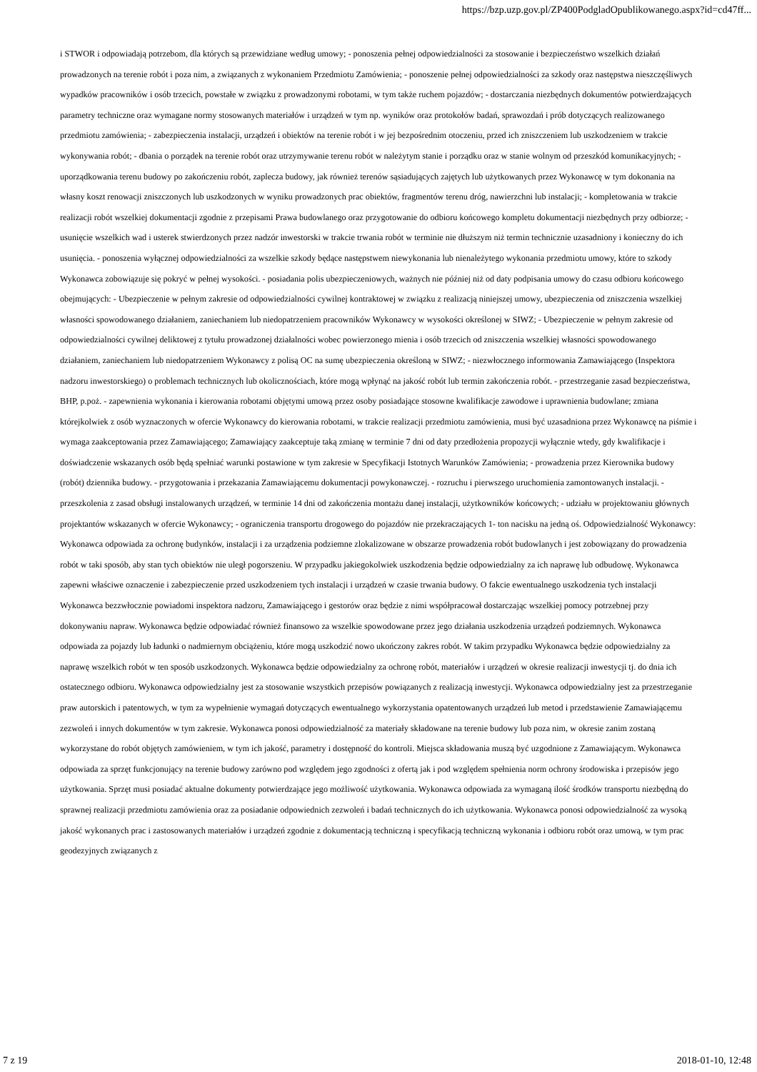https://bzp.uzp.gov.pl/ZP400PodgladOpublikowanego.aspx?id=cd47ff...
i STWOR i odpowiadają potrzebom, dla których są przewidziane według umowy; - ponoszenia pełnej odpowiedzialności za stosowanie i bezpieczeństwo wszelkich działań prowadzonych na terenie robót i poza nim, a związanych z wykonaniem Przedmiotu Zamówienia; - ponoszenie pełnej odpowiedzialności za szkody oraz następstwa nieszczęśliwych wypadków pracowników i osób trzecich, powstałe w związku z prowadzonymi robotami, w tym także ruchem pojazdów; - dostarczania niezbędnych dokumentów potwierdzających parametry techniczne oraz wymagane normy stosowanych materiałów i urządzeń w tym np. wyników oraz protokołów badań, sprawozdań i prób dotyczących realizowanego przedmiotu zamówienia; - zabezpieczenia instalacji, urządzeń i obiektów na terenie robót i w jej bezpośrednim otoczeniu, przed ich zniszczeniem lub uszkodzeniem w trakcie wykonywania robót; - dbania o porządek na terenie robót oraz utrzymywanie terenu robót w należytym stanie i porządku oraz w stanie wolnym od przeszkód komunikacyjnych; - uporządkowania terenu budowy po zakończeniu robót, zaplecza budowy, jak również terenów sąsiadujących zajętych lub użytkowanych przez Wykonawcę w tym dokonania na własny koszt renowacji zniszczonych lub uszkodzonych w wyniku prowadzonych prac obiektów, fragmentów terenu dróg, nawierzchni lub instalacji; - kompletowania w trakcie realizacji robót wszelkiej dokumentacji zgodnie z przepisami Prawa budowlanego oraz przygotowanie do odbioru końcowego kompletu dokumentacji niezbędnych przy odbiorze; - usunięcie wszelkich wad i usterek stwierdzonych przez nadzór inwestorski w trakcie trwania robót w terminie nie dłuższym niż termin technicznie uzasadniony i konieczny do ich usunięcia. - ponoszenia wyłącznej odpowiedzialności za wszelkie szkody będące następstwem niewykonania lub nienależytego wykonania przedmiotu umowy, które to szkody Wykonawca zobowiązuje się pokryć w pełnej wysokości. - posiadania polis ubezpieczeniowych, ważnych nie później niż od daty podpisania umowy do czasu odbioru końcowego obejmujących: - Ubezpieczenie w pełnym zakresie od odpowiedzialności cywilnej kontraktowej w związku z realizacją niniejszej umowy, ubezpieczenia od zniszczenia wszelkiej własności spowodowanego działaniem, zaniechaniem lub niedopatrzeniem pracowników Wykonawcy w wysokości określonej w SIWZ; - Ubezpieczenie w pełnym zakresie od odpowiedzialności cywilnej deliktowej z tytułu prowadzonej działalności wobec powierzonego mienia i osób trzecich od zniszczenia wszelkiej własności spowodowanego działaniem, zaniechaniem lub niedopatrzeniem Wykonawcy z polisą OC na sumę ubezpieczenia określoną w SIWZ; - niezwłocznego informowania Zamawiającego (Inspektora nadzoru inwestorskiego) o problemach technicznych lub okolicznościach, które mogą wpłynąć na jakość robót lub termin zakończenia robót. - przestrzeganie zasad bezpieczeństwa, BHP, p.poż. - zapewnienia wykonania i kierowania robotami objętymi umową przez osoby posiadające stosowne kwalifikacje zawodowe i uprawnienia budowlane; zmiana którejkolwiek z osób wyznaczonych w ofercie Wykonawcy do kierowania robotami, w trakcie realizacji przedmiotu zamówienia, musi być uzasadniona przez Wykonawcę na piśmie i wymaga zaakceptowania przez Zamawiającego; Zamawiający zaakceptuje taką zmianę w terminie 7 dni od daty przedłożenia propozycji wyłącznie wtedy, gdy kwalifikacje i doświadczenie wskazanych osób będą spełniać warunki postawione w tym zakresie w Specyfikacji Istotnych Warunków Zamówienia; - prowadzenia przez Kierownika budowy (robót) dziennika budowy. - przygotowania i przekazania Zamawiającemu dokumentacji powykonawczej. - rozruchu i pierwszego uruchomienia zamontowanych instalacji. - przeszkolenia z zasad obsługi instalowanych urządzeń, w terminie 14 dni od zakończenia montażu danej instalacji, użytkowników końcowych; - udziału w projektowaniu głównych projektantów wskazanych w ofercie Wykonawcy; - ograniczenia transportu drogowego do pojazdów nie przekraczających 1- ton nacisku na jedną oś. Odpowiedzialność Wykonawcy: Wykonawca odpowiada za ochronę budynków, instalacji i za urządzenia podziemne zlokalizowane w obszarze prowadzenia robót budowlanych i jest zobowiązany do prowadzenia robót w taki sposób, aby stan tych obiektów nie uległ pogorszeniu. W przypadku jakiegokolwiek uszkodzenia będzie odpowiedzialny za ich naprawę lub odbudowę. Wykonawca zapewni właściwe oznaczenie i zabezpieczenie przed uszkodzeniem tych instalacji i urządzeń w czasie trwania budowy. O fakcie ewentualnego uszkodzenia tych instalacji Wykonawca bezzwłocznie powiadomi inspektora nadzoru, Zamawiającego i gestorów oraz będzie z nimi współpracował dostarczając wszelkiej pomocy potrzebnej przy dokonywaniu napraw. Wykonawca będzie odpowiadać również finansowo za wszelkie spowodowane przez jego działania uszkodzenia urządzeń podziemnych. Wykonawca odpowiada za pojazdy lub ładunki o nadmiernym obciążeniu, które mogą uszkodzić nowo ukończony zakres robót. W takim przypadku Wykonawca będzie odpowiedzialny za naprawę wszelkich robót w ten sposób uszkodzonych. Wykonawca będzie odpowiedzialny za ochronę robót, materiałów i urządzeń w okresie realizacji inwestycji tj. do dnia ich ostatecznego odbioru. Wykonawca odpowiedzialny jest za stosowanie wszystkich przepisów powiązanych z realizacją inwestycji. Wykonawca odpowiedzialny jest za przestrzeganie praw autorskich i patentowych, w tym za wypełnienie wymagań dotyczących ewentualnego wykorzystania opatentowanych urządzeń lub metod i przedstawienie Zamawiającemu zezwoleń i innych dokumentów w tym zakresie. Wykonawca ponosi odpowiedzialność za materiały składowane na terenie budowy lub poza nim, w okresie zanim zostaną wykorzystane do robót objętych zamówieniem, w tym ich jakość, parametry i dostępność do kontroli. Miejsca składowania muszą być uzgodnione z Zamawiającym. Wykonawca odpowiada za sprzęt funkcjonujący na terenie budowy zarówno pod względem jego zgodności z ofertą jak i pod względem spełnienia norm ochrony środowiska i przepisów jego użytkowania. Sprzęt musi posiadać aktualne dokumenty potwierdzające jego możliwość użytkowania. Wykonawca odpowiada za wymaganą ilość środków transportu niezbędną do sprawnej realizacji przedmiotu zamówienia oraz za posiadanie odpowiednich zezwoleń i badań technicznych do ich użytkowania. Wykonawca ponosi odpowiedzialność za wysoką jakość wykonanych prac i zastosowanych materiałów i urządzeń zgodnie z dokumentacją techniczną i specyfikacją techniczną wykonania i odbioru robót oraz umową, w tym prac geodezyjnych związanych z
7 z 19 2018-01-10, 12:48